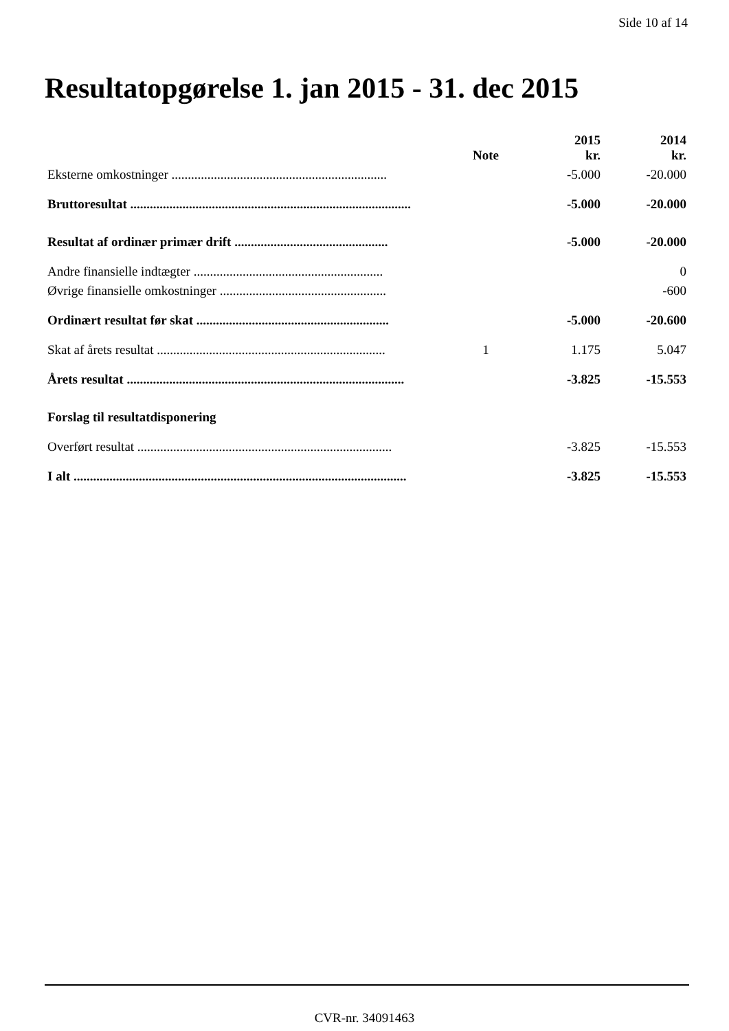Side 10 af 14
Resultatopgørelse 1. jan 2015 - 31. dec 2015
| | Note | 2015 kr. | 2014 kr. |
| --- | --- | --- | --- |
| Eksterne omkostninger .................................................................. | | -5.000 | -20.000 |
| Bruttoresultat ...................................................................................... | | -5.000 | -20.000 |
| Resultat af ordinær primær drift ............................................... | | -5.000 | -20.000 |
| Andre finansielle indtægter .......................................................... | | | 0 |
| Øvrige finansielle omkostninger ................................................... | | | -600 |
| Ordinært resultat før skat ........................................................... | | -5.000 | -20.600 |
| Skat af årets resultat ...................................................................... | 1 | 1.175 | 5.047 |
| Årets resultat ..................................................................................... | | -3.825 | -15.553 |
| Forslag til resultatdisponering | | | |
| Overført resultat .............................................................................. | | -3.825 | -15.553 |
| I alt ...................................................................................................... | | -3.825 | -15.553 |
CVR-nr. 34091463